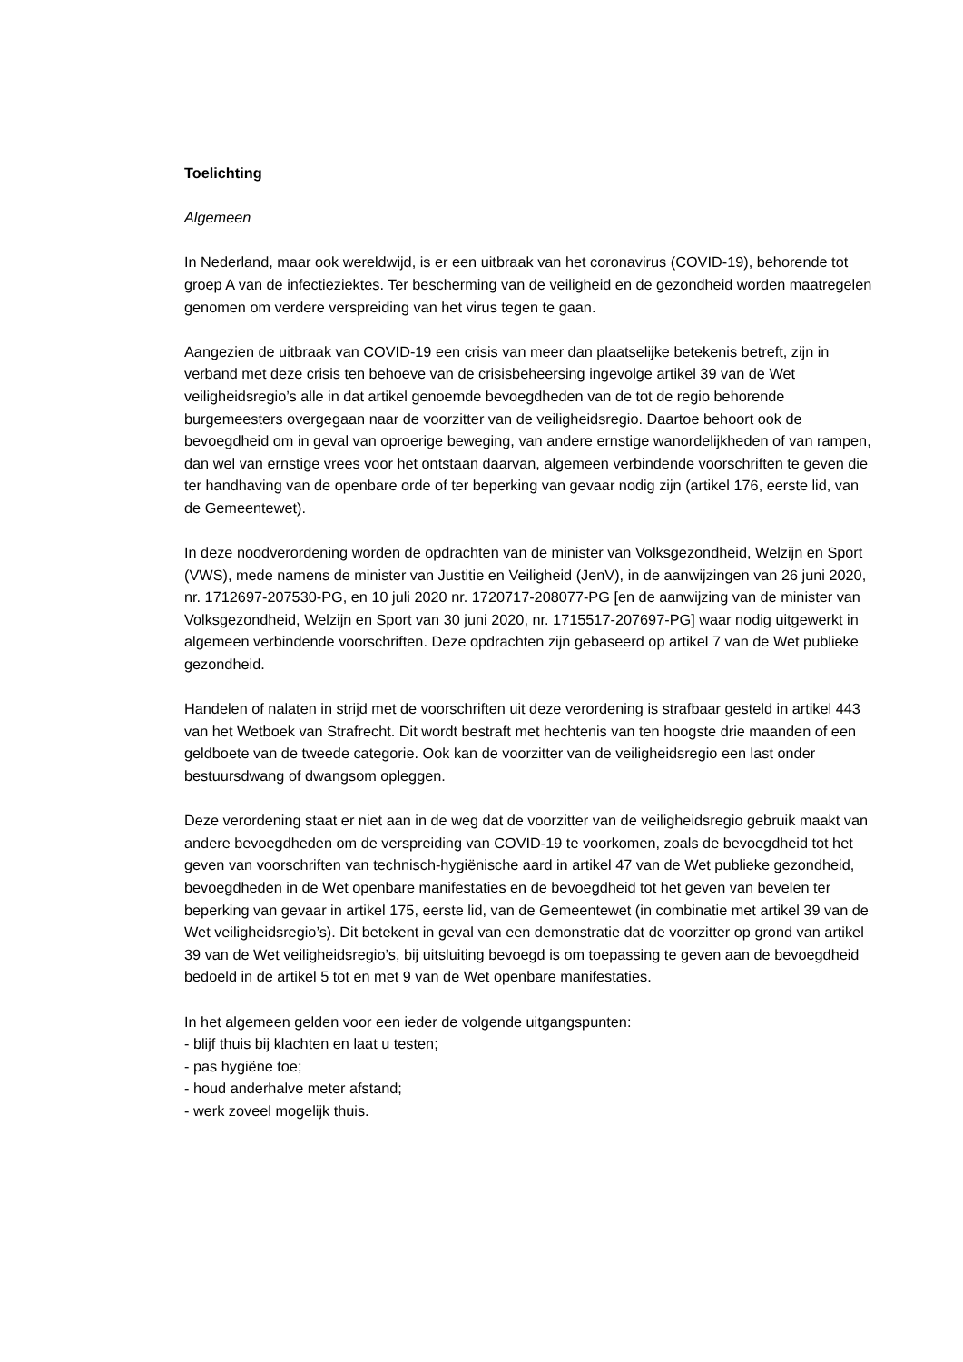Toelichting
Algemeen
In Nederland, maar ook wereldwijd, is er een uitbraak van het coronavirus (COVID-19), behorende tot groep A van de infectieziektes. Ter bescherming van de veiligheid en de gezondheid worden maatregelen genomen om verdere verspreiding van het virus tegen te gaan.
Aangezien de uitbraak van COVID-19 een crisis van meer dan plaatselijke betekenis betreft, zijn in verband met deze crisis ten behoeve van de crisisbeheersing ingevolge artikel 39 van de Wet veiligheidsregio’s alle in dat artikel genoemde bevoegdheden van de tot de regio behorende burgemeesters overgegaan naar de voorzitter van de veiligheidsregio. Daartoe behoort ook de bevoegdheid om in geval van oproerige beweging, van andere ernstige wanordelijkheden of van rampen, dan wel van ernstige vrees voor het ontstaan daarvan, algemeen verbindende voorschriften te geven die ter handhaving van de openbare orde of ter beperking van gevaar nodig zijn (artikel 176, eerste lid, van de Gemeentewet).
In deze noodverordening worden de opdrachten van de minister van Volksgezondheid, Welzijn en Sport (VWS), mede namens de minister van Justitie en Veiligheid (JenV), in de aanwijzingen van 26 juni 2020, nr. 1712697-207530-PG, en 10 juli 2020 nr. 1720717-208077-PG [en de aanwijzing van de minister van Volksgezondheid, Welzijn en Sport van 30 juni 2020, nr. 1715517-207697-PG] waar nodig uitgewerkt in algemeen verbindende voorschriften. Deze opdrachten zijn gebaseerd op artikel 7 van de Wet publieke gezondheid.
Handelen of nalaten in strijd met de voorschriften uit deze verordening is strafbaar gesteld in artikel 443 van het Wetboek van Strafrecht. Dit wordt bestraft met hechtenis van ten hoogste drie maanden of een geldboete van de tweede categorie. Ook kan de voorzitter van de veiligheidsregio een last onder bestuursdwang of dwangsom opleggen.
Deze verordening staat er niet aan in de weg dat de voorzitter van de veiligheidsregio gebruik maakt van andere bevoegdheden om de verspreiding van COVID-19 te voorkomen, zoals de bevoegdheid tot het geven van voorschriften van technisch-hygiënische aard in artikel 47 van de Wet publieke gezondheid, bevoegdheden in de Wet openbare manifestaties en de bevoegdheid tot het geven van bevelen ter beperking van gevaar in artikel 175, eerste lid, van de Gemeentewet (in combinatie met artikel 39 van de Wet veiligheidsregio’s). Dit betekent in geval van een demonstratie dat de voorzitter op grond van artikel 39 van de Wet veiligheidsregio’s, bij uitsluiting bevoegd is om toepassing te geven aan de bevoegdheid bedoeld in de artikel 5 tot en met 9 van de Wet openbare manifestaties.
In het algemeen gelden voor een ieder de volgende uitgangspunten:
- blijf thuis bij klachten en laat u testen;
- pas hygiëne toe;
- houd anderhalve meter afstand;
- werk zoveel mogelijk thuis.